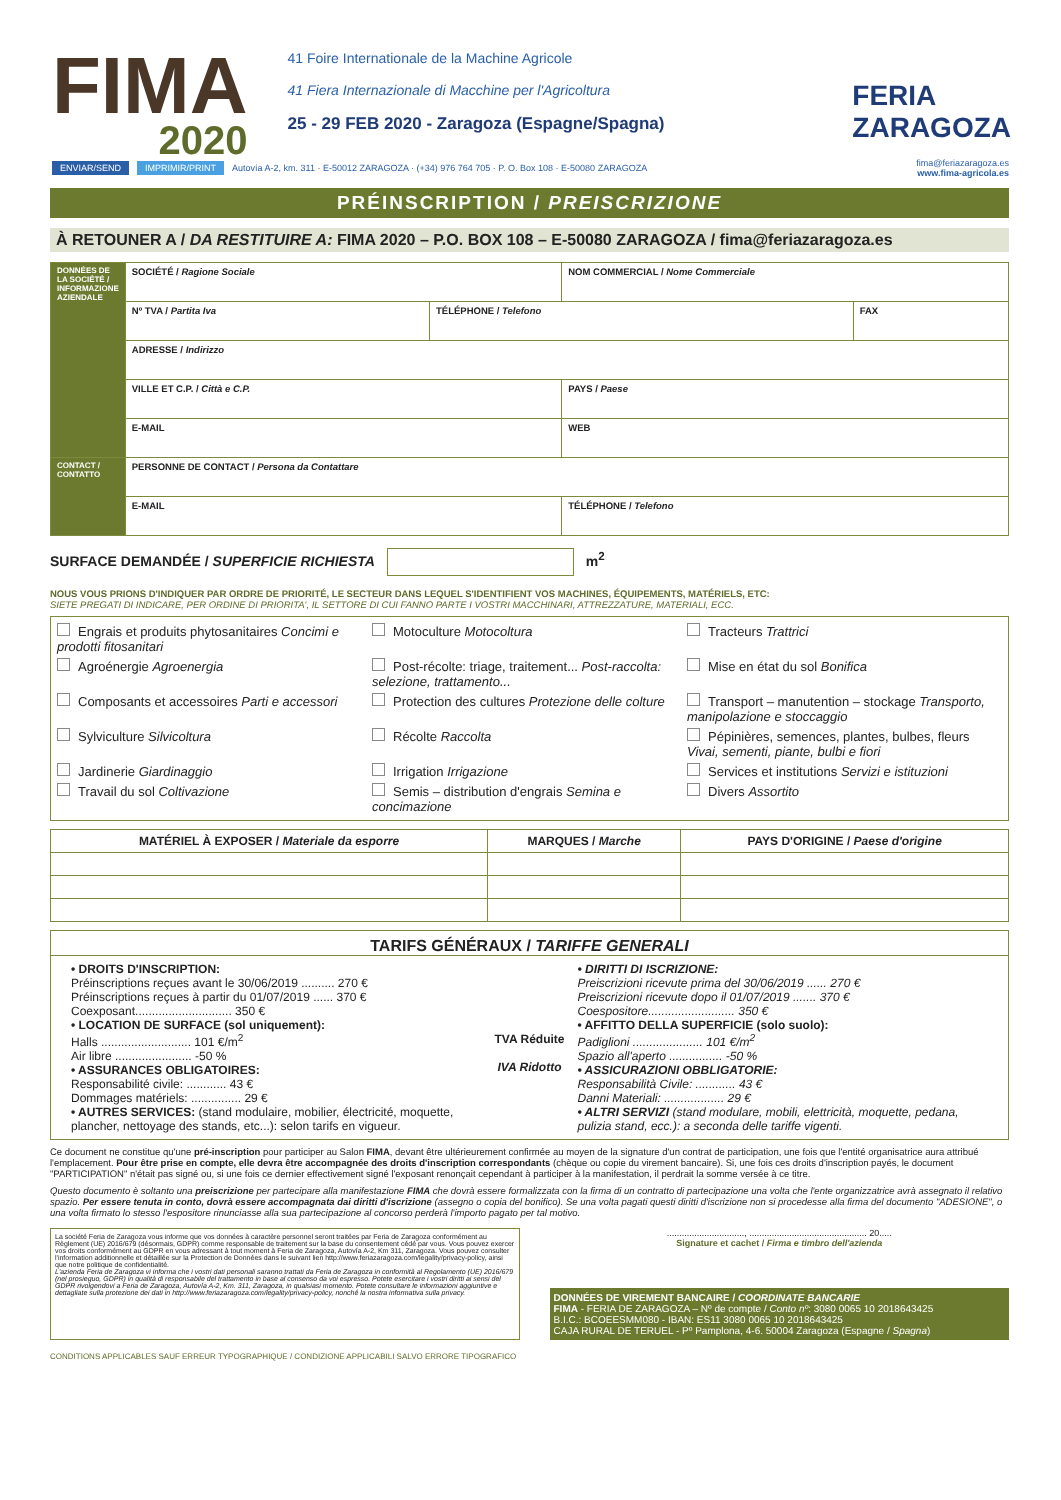FIMA
2020
41 Foire Internationale de la Machine Agricole
41 Fiera Internazionale di Macchine per l'Agricoltura
25 - 29 FEB 2020 - Zaragoza (Espagne/Spagna)
FERIA
ZARAGOZA
ENVIAR/SEND IMPRIMIR/PRINT Autovía A-2, km. 311 · E-50012 ZARAGOZA · (+34) 976 764 705 · P. O. Box 108 · E-50080 ZARAGOZA fima@feriazaragoza.es
www.fima-agricola.es
PRÉINSCRIPTION / PREISCRIZIONE
À RETOUNER A / DA RESTITUIRE A: FIMA 2020 – P.O. BOX 108 – E-50080 ZARAGOZA / fima@feriazaragoza.es
| DONNÉES DE LA SOCIÉTÉ / INFORMAZIONE AZIENDALE | SOCIÉTÉ / Ragione Sociale | | NOM COMMERCIAL / Nome Commerciale | |
| | Nº TVA / Partita Iva | TÉLÉPHONE / Telefono | | FAX |
| | ADRESSE / Indirizzo | | | |
| | VILLE ET C.P. / Città e C.P. | | PAYS / Paese | |
| | E-MAIL | | WEB | |
| CONTACT / CONTATTO | PERSONNE DE CONTACT / Persona da Contattare | | | |
| | E-MAIL | | TÉLÉPHONE / Telefono | |
SURFACE DEMANDÉE / SUPERFICIE RICHIESTA m<sup>2</sup>
NOUS VOUS PRIONS D'INDIQUER PAR ORDRE DE PRIORITÉ, LE SECTEUR DANS LEQUEL S'IDENTIFIENT VOS MACHINES, ÉQUIPEMENTS, MATÉRIELS, ETC:
SIETE PREGATI DI INDICARE, PER ORDINE DI PRIORITA', IL SETTORE DI CUI FANNO PARTE I VOSTRI MACCHINARI, ATTREZZATURE, MATERIALI, ECC.
Engrais et produits phytosanitaires Concimi e prodotti fitosanitari
Motoculture Motocoltura
Tracteurs Trattrici
Agroénergie Agroenergia
Post-récolte: triage, traitement... Post-raccolta: selezione, trattamento...
Mise en état du sol Bonifica
Composants et accessoires Parti e accessori
Protection des cultures Protezione delle colture
Transport – manutention – stockage Transporto, manipolazione e stoccaggio
Sylviculture Silvicoltura
Récolte Raccolta
Pépinières, semences, plantes, bulbes, fleurs Vivai, sementi, piante, bulbi e fiori
Jardinerie Giardinaggio
Irrigation Irrigazione
Services et institutions Servizi e istituzioni
Travail du sol Coltivazione
Semis – distribution d'engrais Semina e concimazione
Divers Assortito
| MATÉRIEL À EXPOSER / Materiale da esporre | MARQUES / Marche | PAYS D'ORIGINE / Paese d'origine |
| --- | --- | --- |
TARIFS GÉNÉRAUX / TARIFFE GENERALI
• DROITS D'INSCRIPTION:
Préinscriptions reçues avant le 30/06/2019 .......... 270 €
Préinscriptions reçues à partir du 01/07/2019 ...... 370 €
Coexposant............................. 350 €
• LOCATION DE SURFACE (sol uniquement):
Halls ........................... 101 €/m<sup>2</sup>
Air libre ....................... -50 %
• ASSURANCES OBLIGATOIRES:
Responsabilité civile: ............ 43 €
Dommages matériels: ............... 29 €
• AUTRES SERVICES: (stand modulaire, mobilier, électricité, moquette, plancher, nettoyage des stands, etc...): selon tarifs en vigueur.
TVA Réduite
IVA Ridotto
• DIRITTI DI ISCRIZIONE:
Preiscrizioni ricevute prima del 30/06/2019 ...... 270 €
Preiscrizioni ricevute dopo il 01/07/2019 ....... 370 €
Coespositore.......................... 350 €
• AFFITTO DELLA SUPERFICIE (solo suolo):
Padiglioni ..................... 101 €/m<sup>2</sup>
Spazio all'aperto ................ -50 %
• ASSICURAZIONI OBBLIGATORIE:
Responsabilità Civile: ............ 43 €
Danni Materiali: .................. 29 €
• ALTRI SERVIZI (stand modulare, mobili, elettricità, moquette, pedana, pulizia stand, ecc.): a seconda delle tariffe vigenti.
Ce document ne constitue qu'une pré-inscription pour participer au Salon FIMA, devant être ultérieurement confirmée au moyen de la signature d'un contrat de participation, une fois que l'entité organisatrice aura attribué l'emplacement. Pour être prise en compte, elle devra être accompagnée des droits d'inscription correspondants (chèque ou copie du virement bancaire). Si, une fois ces droits d'inscription payés, le document "PARTICIPATION" n'était pas signé ou, si une fois ce dernier effectivement signé l'exposant renonçait cependant à participer à la manifestation, il perdrait la somme versée à ce titre.
Questo documento è soltanto una preiscrizione per partecipare alla manifestazione FIMA che dovrà essere formalizzata con la firma di un contratto di partecipazione una volta che l'ente organizzatrice avrà assegnato il relativo spazio. Per essere tenuta in conto, dovrà essere accompagnata dai diritti d'iscrizione (assegno o copia del bonifico). Se una volta pagati questi diritti d'iscrizione non si procedesse alla firma del documento "ADESIONE", o una volta firmato lo stesso l'espositore rinunciasse alla sua partecipazione al concorso perderà l'importo pagato per tal motivo.
La société Feria de Zaragoza vous informe que vos données à caractère personnel seront traitées par Feria de Zaragoza conformément au Règlement (UE) 2016/679 (désormais, GDPR) comme responsable de traitement sur la base du consentement cédé par vous. Vous pouvez exercer vos droits conformément au GDPR en vous adressant à tout moment à Feria de Zaragoza, Autovía A-2, Km 311, Zaragoza. Vous pouvez consulter l'information additionnelle et détaillée sur la Protection de Données dans le suivant lien http://www.feriazaragoza.com/legality/privacy-policy, ainsi que notre politique de confidentialité.
L'azienda Feria de Zaragoza vi informa che i vostri dati personali saranno trattati da Feria de Zaragoza in conformità al Regolamento (UE) 2016/679 (nel prosieguo, GDPR) in qualità di responsabile del trattamento in base al consenso da voi espresso. Potete esercitare i vostri diritti ai sensi del GDPR rivolgendovi a Feria de Zaragoza, Autovía A-2, Km. 311, Zaragoza, in qualsiasi momento. Potete consultare le informazioni aggiuntive e dettagliate sulla protezione dei dati in http://www.feriazaragoza.com/legality/privacy-policy, nonché la nostra informativa sulla privacy.
..............................., ............................................... 20.....
Signature et cachet / Firma e timbro dell'azienda
DONNÉES DE VIREMENT BANCAIRE / COORDINATE BANCARIE
FIMA - FERIA DE ZARAGOZA – Nº de compte / Conto nº: 3080 0065 10 2018643425
B.I.C.: BCOEESMM080 - IBAN: ES11 3080 0065 10 2018643425
CAJA RURAL DE TERUEL - Pº Pamplona, 4-6. 50004 Zaragoza (Espagne / Spagna)
CONDITIONS APPLICABLES SAUF ERREUR TYPOGRAPHIQUE / CONDIZIONE APPLICABILI SALVO ERRORE TIPOGRAFICO